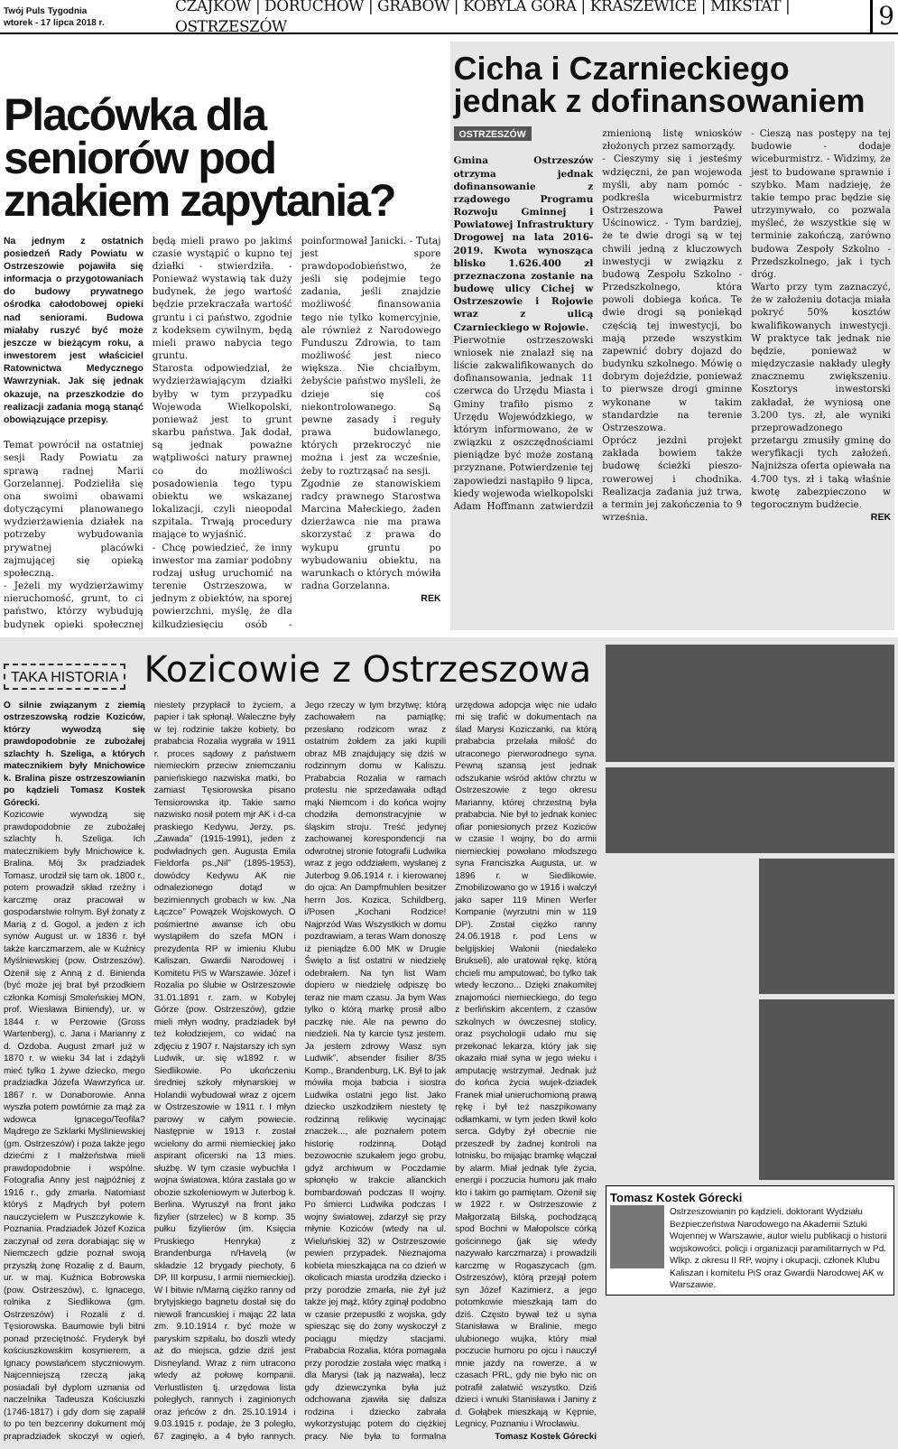Twój Puls Tygodnia
wtorek - 17 lipca 2018 r.
CZAJKÓW | DORUCHÓW | GRABÓW | KOBYLA GÓRA | KRASZEWICE | MIKSTAT | OSTRZESZÓW
9
Placówka dla seniorów pod znakiem zapytania?
Na jednym z ostatnich posiedzeń Rady Powiatu w Ostrzeszowie pojawiła się informacja o przygotowaniach do budowy prywatnego ośrodka całodobowej opieki nad seniorami. Budowa miałaby ruszyć być może jeszcze w bieżącym roku, a inwestorem jest właściciel Ratownictwa Medycznego Wawrzyniak. Jak się jednak okazuje, na przeszkodzie do realizacji zadania mogą stanąć obowiązujące przepisy.
Temat powrócił na ostatniej sesji Rady Powiatu za sprawą radnej Marii Gorzelannej. Podzieliła się ona swoimi obawami dotyczącymi planowanego wydzierżawienia działek na potrzeby wybudowania prywatnej placówki zajmującej się opieką społeczną.
- Jeżeli my wydzierżawimy nieruchomość, grunt, to ci państwo, którzy wybudują budynek opieki społecznej będą mieli prawo po jakimś czasie wystąpić o kupno tej działki - stwierdziła. - Ponieważ wystawią tak duży budynek, że jego wartość będzie przekraczała wartość gruntu i ci państwo, zgodnie z kodeksem cywilnym, będą mieli prawo nabycia tego gruntu.
Starosta odpowiedział, że wydzierżawiającym działki byłby w tym przypadku Wojewoda Wielkopolski, ponieważ jest to grunt skarbu państwa. Jak dodał, są jednak poważne wątpliwości natury prawnej co do możliwości posadowienia tego typu obiektu we wskazanej lokalizacji, czyli nieopodal szpitala. Trwają procedury mające to wyjaśnić.
- Chcę powiedzieć, że inny inwestor ma zamiar podobny rodzaj usług uruchomić na terenie Ostrzeszowa, w jednym z obiektów, na sporej powierzchni, myślę, że dla kilkudziesięciu osób - poinformował Janicki. - Tutaj jest spore prawdopodobieństwo, że jeśli się podejmie tego zadania, jeśli znajdzie możliwość finansowania tego nie tylko komercyjnie, ale również z Narodowego Funduszu Zdrowia, to tam możliwość jest nieco większa. Nie chciałbym, żebyście państwo myśleli, że dzieje się coś niekontrolowanego. Są pewne zasady i reguły prawa budowlanego, których przekroczyć nie można i jest za wcześnie, żeby to roztrząsać na sesji.
Zgodnie ze stanowiskiem radcy prawnego Starostwa Marcina Małeckiego, żaden dzierżawca nie ma prawa skorzystać z prawa do wykupu gruntu po wybudowaniu obiektu, na warunkach o których mówiła radna Gorzelanna.
REK
Cicha i Czarnieckiego jednak z dofinansowaniem
OSTRZESZÓW
Gmina Ostrzeszów otrzyma jednak dofinansowanie z rządowego Programu Rozwoju Gminnej i Powiatowej Infrastruktury Drogowej na lata 2016-2019. Kwota wynosząca blisko 1.626.400 zł przeznaczona zostanie na budowę ulicy Cichej w Ostrzeszowie i Rojowie wraz z ulicą Czarnieckiego w Rojowie.
Pierwotnie ostrzeszowski wniosek nie znalazł się na liście zakwalifikowanych do dofinansowania, jednak 11 czerwca do Urzędu Miasta i Gminy trafiło pismo z Urzędu Wojewódzkiego, w którym informowano, że w związku z oszczędnościami pieniądze być może zostaną przyznane. Potwierdzenie tej zapowiedzi nastąpiło 9 lipca, kiedy wojewoda wielkopolski Adam Hoffmann zatwierdził zmienioną listę wniosków złożonych przez samorządy.
- Cieszymy się i jesteśmy wdzięczni, że pan wojewoda myśli, aby nam pomóc - podkreśla wiceburmistrz Ostrzeszowa Paweł Uścinowicz. - Tym bardziej, że te dwie drogi są w tej chwili jedną z kluczowych inwestycji w związku z budową Zespołu Szkolno - Przedszkolnego, która powoli dobiega końca. Te dwie drogi są poniekąd częścią tej inwestycji, bo mają przede wszystkim zapewnić dobry dojazd do budynku szkolnego. Mówię o dobrym dojeździe, ponieważ to pierwsze drogi gminne wykonane w takim standardzie na terenie Ostrzeszowa.
Oprócz jezdni projekt zakłada bowiem także budowę ścieżki pieszo-rowerowej i chodnika. Realizacja zadania już trwa, a termin jej zakończenia to 9 września.
- Cieszą nas postępy na tej budowie - dodaje wiceburmistrz. - Widzimy, że jest to budowane sprawnie i szybko. Mam nadzieję, że takie tempo prac będzie się utrzymywało, co pozwala myśleć, że wszystkie się w terminie zakończą, zarówno budowa Zespoły Szkolno - Przedszkolnego, jak i tych dróg.
Warto przy tym zaznaczyć, że w założeniu dotacja miała pokryć 50% kosztów kwalifikowanych inwestycji. W praktyce tak jednak nie będzie, ponieważ w międzyczasie nakłady uległy znacznemu zwiększeniu. Kosztorys inwestorski zakładał, że wyniosą one 3.200 tys. zł, ale wyniki przeprowadzonego przetargu zmusiły gminę do weryfikacji tych założeń. Najniższa oferta opiewała na 4.700 tys. zł i taką właśnie kwotę zabezpieczono w tegorocznym budżecie.
REK
TAKA HISTORIA
Kozicowie z Ostrzeszowa
O silnie związanym z ziemią ostrzeszowską rodzie Koziców, którzy wywodzą się prawdopodobnie ze zubożałej szlachty h. Szeliga, a których matecznikiem były Mnichowice k. Bralina pisze ostrzeszowianin po kądzieli Tomasz Kostek Górecki.
Kozicowie wywodzą się prawdopodobnie ze zubożałej szlachty h. Szeliga. Ich matecznikiem były Mnichowice k. Bralina. Mój 3x pradziadek Tomasz, urodził się tam ok. 1800 r., potem prowadził skład rzeźny i karczmę oraz pracował w gospodarstwie rolnym. Był żonaty z Marią z d. Gogol, a jeden z ich synów August ur. w 1836 r. był także karczmarzem, ale w Kuźnicy Myślniewskiej (pow. Ostrzeszów). Ożenił się z Anną z d. Binienda (być może jej brat był przodkiem członka Komisji Smoleńskiej MON, prof. Wiesława Biniendy), ur. w 1844 r. w Perzowie (Gross Wartenberg), c. Jana i Marianny z d. Ozdoba. August zmarł już w 1870 r. w wieku 34 lat i zdążyli mieć tylko 1 żywe dziecko, mego pradziadka Józefa Wawrzyńca ur. 1867 r. w Donaborowie. Anna wyszła potem powtórnie za mąż za wdowca Ignacego/Teofila? Mądrego ze Szklarki Myśliniewskiej (gm. Ostrzeszów) i poza także jego dziećmi z I małżeństwa mieli prawdopodobnie i wspólne. Fotografia Anny jest najpóźniej z 1916 r., gdy zmarła. Natomiast któryś z Mądrych był potem nauczycielem w Puszczykowie k. Poznania. Pradziadek Józef Kozica zaczynał od zera dorabiając się w Niemczech gdzie poznał swoją przyszłą żonę Rozalię z d. Baum, ur. w maj. Kuźnica Bobrowska (pow. Ostrzeszów), c. Ignacego, rolnika z Siedlikowa (gm. Ostrzeszów) i Rozalii z d. Tęsiorowska. Baumowie byli bitni ponad przeciętność. Fryderyk był kościuszkowskim kosynierem, a Ignacy powstańcem styczniowym. Najcenniejszą rzeczą jaką posiadali był dyplom uznania od naczelnika Tadeusza Kościuszki (1746-1817) i gdy dom się zapalił to po ten bezcenny dokument mój prapradziadek skoczył w ogień, niestety przypłacił to życiem, a papier i tak spłonął. Waleczne były w tej rodzinie także kobiety, bo prababcia Rozalia wygrała w 1911 r. proces sądowy z państwem niemieckim przeciw zniemczaniu panieńskiego nazwiska matki, bo zamiast Tęsiorowska pisano Tensiorowska itp. Takie samo nazwisko nosił potem mjr AK i d-ca praskiego Kedywu, Jerzy, ps.„Zawada” (1915-1991), jeden z podwładnych gen. Augusta Emila Fieldorfa ps.„Nil” (1895-1953), dowódcy Kedywu AK nie odnalezionego dotąd w bezimiennych grobach w kw. „Na Łączce” Powązek Wojskowych. O pośmiertne awanse ich obu wystąpiłem do szefa MON i prezydenta RP w imieniu Klubu Kaliszan, Gwardii Narodowej i Komitetu PiS w Warszawie. Józef i Rozalia po ślubie w Ostrzeszowie 31.01.1891 r. zam. w Kobylej Górze (pow. Ostrzeszów), gdzie mieli młyn wodny, pradziadek był też kołodziejem, co widać na zdjęciu z 1907 r. Najstarszy ich syn Ludwik, ur. się w1892 r. w Siedlikowie. Po ukończeniu średniej szkoły młynarskiej w Holandii wybudował wraz z ojcem w Ostrzeszowie w 1911 r. I młyn parowy w całym powiecie. Następnie w 1913 r. został wcielony do armii niemieckiej jako aspirant oficerski na 13 mies. służbę. W tym czasie wybuchła I wojna światowa, która zastała go w obozie szkoleniowym w Juterbog k. Berlina. Wyruszył na front jako fizylier (strzelec) w 8 komp. 35 pułku fizylierów (im. Księcia Pruskiego Henryka) z Brandenburga n/Havelą (w składzie 12 brygady piechoty, 6 DP, III korpusu, I armii niemieckiej). W I bitwie n/Marną ciężko ranny od brytyjskiego bagnetu dostał się do niewoli francuskiej i mając 22 lata zm. 9.10.1914 r. być może w paryskim szpitalu, bo doszli wtedy aż do miejsca, gdzie dziś jest Disneyland. Wraz z nim utracono wtedy aż połowę kompanii. Verlustlisten tj. urzędowa lista poległych, rannych i zaginionych oraz jeńców z dn. 25.10.1914 i 9.03.1915 r. podaje, że 3 poległo, 67 zaginęło, a 4 było rannych. Jego rzeczy w tym brzytwę; którą zachowałem na pamiątkę; przesłano rodzicom wraz z ostatnim żołdem za jaki kupili obraz MB znajdujący się dziś w rodzinnym domu w Kaliszu. Prababcia Rozalia w ramach protestu nie sprzedawała odtąd mąki Niemcom i do końca wojny chodziła demonstracyjnie w śląskim stroju. Treść jedynej zachowanej korespondencji na odwrotnej stronie fotografii Ludwika wraz z jego oddziałem, wysłanej z Juterbog 9.06.1914 r. i kierowanej do ojca: An Dampfmuhlen besitzer herrn Jos. Kozica, Schildberg, i/Posen „Kochani Rodzice! Najprzód Was Wszystkich w domu pozdrawiam, a teras Wam donoszę iż pieniądze 6.00 MK w Drugie Święto a list ostatni w niedzielę odebrałem. Na tyn list Wam dopiero w niedzielę odpiszę bo teraz nie mam czasu. Ja bym Was tylko o którą markę prosił albo paczkę nie. Ale na pewno do niedzieli. Na ty karcie tysz jestem. Ja jestem zdrowy Wasz syn Ludwik”, absender fisilier 8/35 Komp., Brandenburg, LK. Był to jak mówiła moja babcia i siostra Ludwika ostatni jego list. Jako dziecko uszkodziłem niestety tę rodzinną relikwię wycinając znaczek..., ale poznałem potem historię rodzinną. Dotąd bezowocnie szukałem jego grobu, gdyż archiwum w Poczdamie spłonęło w trakcie alianckich bombardowań podczas II wojny. Po śmierci Ludwika podczas I wojny światowej, zdarzył się przy młynie Koziców (wtedy na ul. Wieluńskiej 32) w Ostrzeszowie pewien przypadek. Nieznajoma kobieta mieszkająca na co dzień w okolicach miasta urodziła dziecko i przy porodzie zmarła, nie żył już także jej mąż, który zginął podobno w czasie przepustki z wojska, gdy spiesząc się do żony wyskoczył z pociągu między stacjami. Prababcia Rozalia, która pomagała przy porodzie została więc matką i dla Marysi (tak ją nazwała), lecz gdy dziewczynka była już odchowana zjawiła się dalsza rodzina i dziecko zabrała wykorzystując potem do ciężkiej pracy. Nie była to formalna urzędowa adopcja więc nie udało mi się trafić w dokumentach na ślad Marysi Koziczanki, na którą prababcia przelała miłość do utraconego pierworodnego syna. Pewną szansą jest jednak odszukanie wśród aktów chrztu w Ostrzeszowie z tego okresu Marianny, której chrzestną była prababcia. Nie był to jednak koniec ofiar poniesionych przez Koziców w czasie I wojny, bo do armii niemieckiej powołano młodszego syna Franciszka Augusta, ur. w 1896 r. w Siedlikowie. Zmobilizowano go w 1916 i walczył jako saper 119 Minen Werfer Kompanie (wyrzutni min w 119 DP). Został ciężko ranny 24.06.1918 r. pod Lens w belgijskiej Walonii (niedaleko Brukseli), ale uratował rękę, którą chcieli mu amputować, bo tylko tak wtedy leczono... Dzięki znakomitej znajomości niemieckiego, do tego z berlińskim akcentem, z czasów szkolnych w ówczesnej stolicy, oraz psychologii udało mu się przekonać lekarza, który jak się okazało miał syna w jego wieku i amputację wstrzymał. Jednak już do końca życia wujek-dziadek Franek miał unieruchomioną prawą rękę i był też naszpikowany odłamkami, w tym jeden tkwił koło serca. Gdyby żył obecnie nie przeszedł by żadnej kontroli na lotnisku, bo mijając bramkę włączał by alarm. Miał jednak tyle życia, energii i poczucia humoru jak mało kto i takim go pamiętam. Ożenił się w 1922 r. w Ostrzeszowie z Małgorzatą Bilską, pochodzącą spod Bochni w Małopolsce córką gościnnego (jak się wtedy nazywało karczmarza) i prowadzili karczmę w Rogaszycach (gm. Ostrzeszów), którą przejął potem syn Józef Kazimierz, a jego potomkowie mieszkają tam do dziś. Często bywał też u syna Stanisława w Bralinie, mego ulubionego wujka, który miał poczucie humoru po ojcu i nauczył mnie jazdy na rowerze, a w czasach PRL, gdy nie było nic on potrafił załatwić wszystko. Dziś dzieci i wnuki Stanisława i Janiny z d. Gołąbek mieszkają w Kępnie, Legnicy, Poznaniu i Wrocławiu.
Tomasz Kostek Górecki
Tomasz Kostek Górecki
Ostrzeszowianin po kądzieli, doktorant Wydziału Bezpieczeństwa Narodowego na Akademii Sztuki Wojennej w Warszawie, autor wielu publikacji o historii wojskowości, policji i organizacji paramilitarnych w Pd. Wlkp. z okresu II RP, wojny i okupacji, członek Klubu Kaliszan i komitetu PiS oraz Gwardii Narodowej AK w Warszawie.